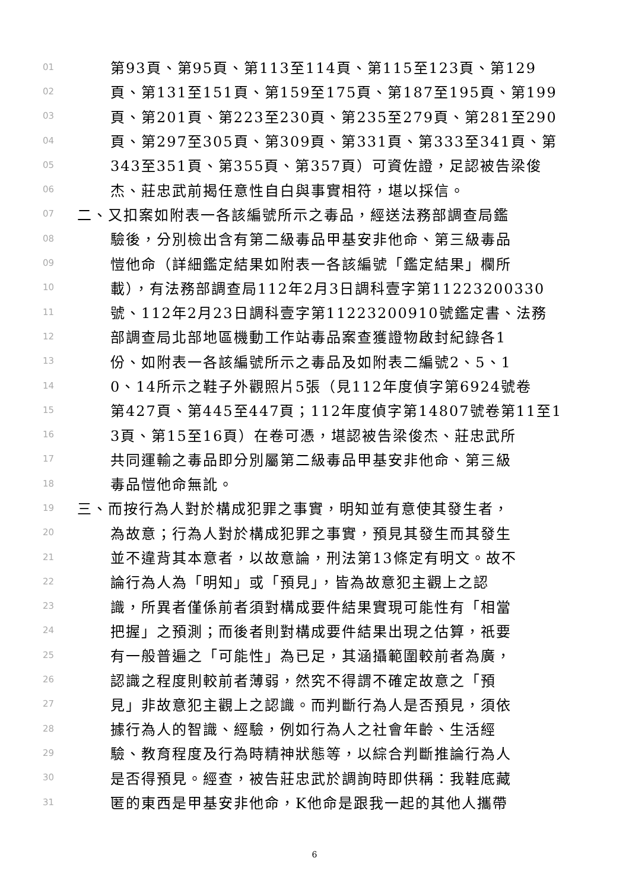01 第93頁、第95頁、第113至114頁、第115至123頁、第129
02 頁、第131至151頁、第159至175頁、第187至195頁、第199
03 頁、第201頁、第223至230頁、第235至279頁、第281至290
04 頁、第297至305頁、第309頁、第331頁、第333至341頁、第
05 343至351頁、第355頁、第357頁）可資佐證，足認被告梁俊
06 杰、莊忠武前揭任意性自白與事實相符，堪以採信。
07 二、又扣案如附表一各該編號所示之毒品，經送法務部調查局鑑
08 驗後，分別檢出含有第二級毒品甲基安非他命、第三級毒品
09 愷他命（詳細鑑定結果如附表一各該編號「鑑定結果」欄所
10 載），有法務部調查局112年2月3日調科壹字第11223200330
11 號、112年2月23日調科壹字第11223200910號鑑定書、法務
12 部調查局北部地區機動工作站毒品案查獲證物啟封紀錄各1
13 份、如附表一各該編號所示之毒品及如附表二編號2、5、1
14 0、14所示之鞋子外觀照片5張（見112年度偵字第6924號卷
15 第427頁、第445至447頁；112年度偵字第14807號卷第11至1
16 3頁、第15至16頁）在卷可憑，堪認被告梁俊杰、莊忠武所
17 共同運輸之毒品即分別屬第二級毒品甲基安非他命、第三級
18 毒品愷他命無訛。
19 三、而按行為人對於構成犯罪之事實，明知並有意使其發生者，
20 為故意；行為人對於構成犯罪之事實，預見其發生而其發生
21 並不違背其本意者，以故意論，刑法第13條定有明文。故不
22 論行為人為「明知」或「預見」，皆為故意犯主觀上之認
23 識，所異者僅係前者須對構成要件結果實現可能性有「相當
24 把握」之預測；而後者則對構成要件結果出現之估算，祇要
25 有一般普遍之「可能性」為已足，其涵攝範圍較前者為廣，
26 認識之程度則較前者薄弱，然究不得謂不確定故意之「預
27 見」非故意犯主觀上之認識。而判斷行為人是否預見，須依
28 據行為人的智識、經驗，例如行為人之社會年齡、生活經
29 驗、教育程度及行為時精神狀態等，以綜合判斷推論行為人
30 是否得預見。經查，被告莊忠武於調詢時即供稱：我鞋底藏
31 匿的東西是甲基安非他命，K他命是跟我一起的其他人攜帶
6